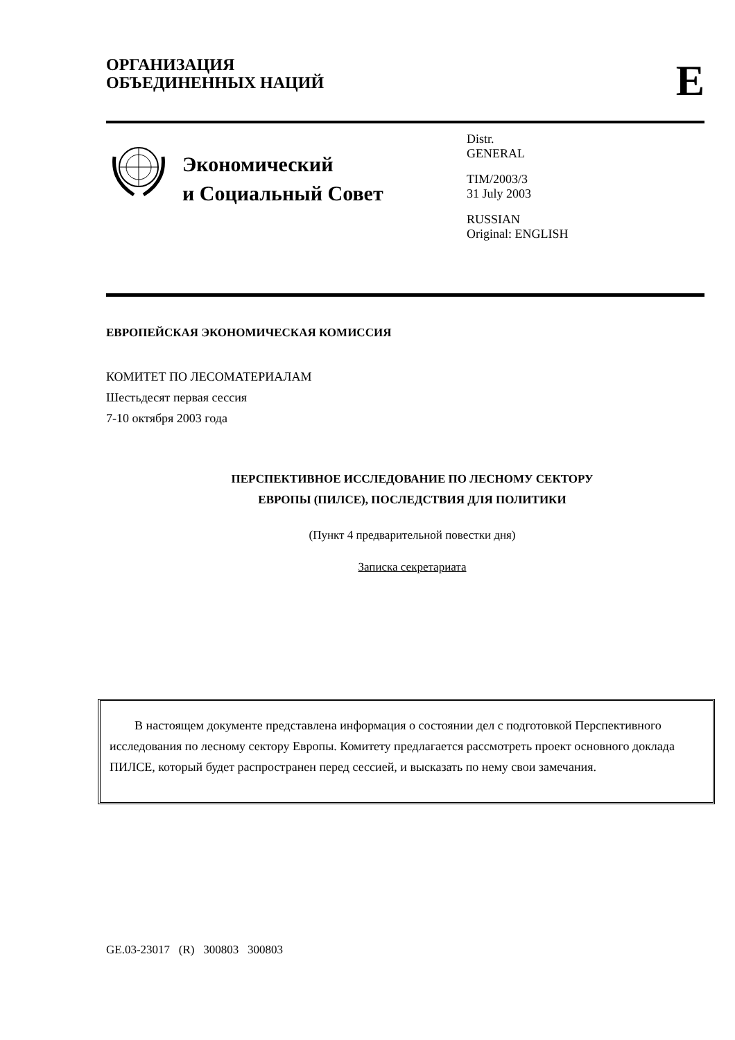ОРГАНИЗАЦИЯ
ОБЪЕДИНЕННЫХ НАЦИЙ
E
Экономический
и Социальный Совет
Distr.
GENERAL
TIM/2003/3
31 July 2003
RUSSIAN
Original: ENGLISH
ЕВРОПЕЙСКАЯ ЭКОНОМИЧЕСКАЯ КОМИССИЯ
КОМИТЕТ ПО ЛЕСОМАТЕРИАЛАМ
Шестьдесят первая сессия
7-10 октября 2003 года
ПЕРСПЕКТИВНОЕ ИССЛЕДОВАНИЕ ПО ЛЕСНОМУ СЕКТОРУ
ЕВРОПЫ (ПИЛСЕ), ПОСЛЕДСТВИЯ ДЛЯ ПОЛИТИКИ
(Пункт 4 предварительной повестки дня)
Записка секретариата
В настоящем документе представлена информация о состоянии дел с подготовкой Перспективного исследования по лесному сектору Европы. Комитету предлагается рассмотреть проект основного доклада ПИЛСЕ, который будет распространен перед сессией, и высказать по нему свои замечания.
GE.03-23017 (R) 300803 300803